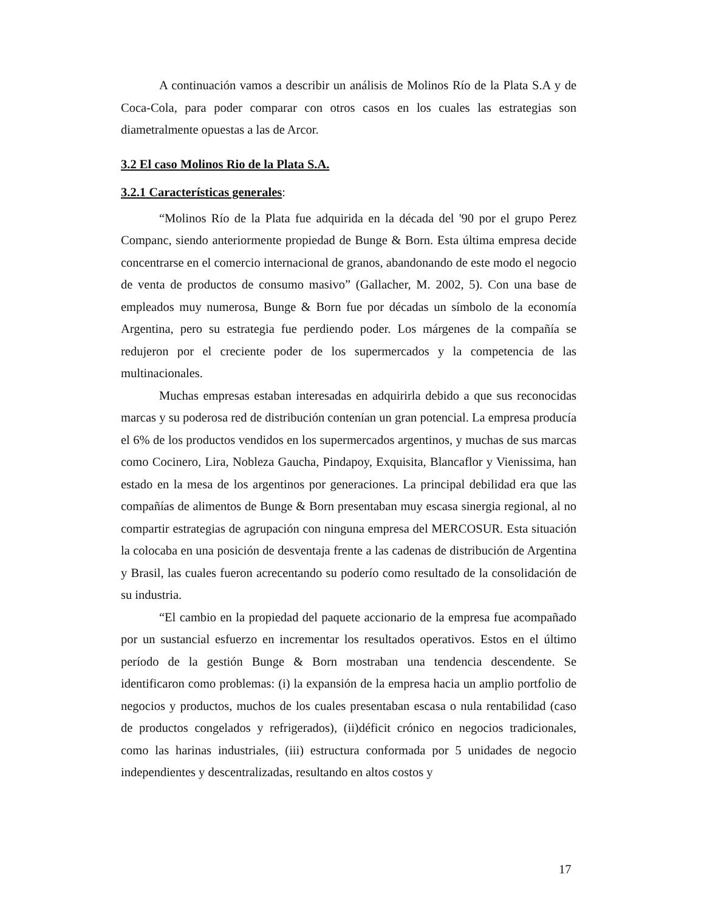A continuación vamos a describir un análisis de Molinos Río de la Plata S.A y de Coca-Cola, para poder comparar con otros casos en los cuales las estrategias son diametralmente opuestas a las de Arcor.
3.2 El caso Molinos Rio de la Plata S.A.
3.2.1 Características generales:
“Molinos Río de la Plata fue adquirida en la década del '90 por el grupo Perez Companc, siendo anteriormente propiedad de Bunge & Born. Esta última empresa decide concentrarse en el comercio internacional de granos, abandonando de este modo el negocio de venta de productos de consumo masivo” (Gallacher, M. 2002, 5). Con una base de empleados muy numerosa, Bunge & Born fue por décadas un símbolo de la economía Argentina, pero su estrategia fue perdiendo poder. Los márgenes de la compañía se redujeron por el creciente poder de los supermercados y la competencia de las multinacionales.
Muchas empresas estaban interesadas en adquirirla debido a que sus reconocidas marcas y su poderosa red de distribución contenían un gran potencial. La empresa producía el 6% de los productos vendidos en los supermercados argentinos, y muchas de sus marcas como Cocinero, Lira, Nobleza Gaucha, Pindapoy, Exquisita, Blancaflor y Vienissima, han estado en la mesa de los argentinos por generaciones. La principal debilidad era que las compañías de alimentos de Bunge & Born presentaban muy escasa sinergia regional, al no compartir estrategias de agrupación con ninguna empresa del MERCOSUR. Esta situación la colocaba en una posición de desventaja frente a las cadenas de distribución de Argentina y Brasil, las cuales fueron acrecentando su poderío como resultado de la consolidación de su industria.
“El cambio en la propiedad del paquete accionario de la empresa fue acompañado por un sustancial esfuerzo en incrementar los resultados operativos. Estos en el último período de la gestión Bunge & Born mostraban una tendencia descendente. Se identificaron como problemas: (i) la expansión de la empresa hacia un amplio portfolio de negocios y productos, muchos de los cuales presentaban escasa o nula rentabilidad (caso de productos congelados y refrigerados), (ii)déficit crónico en negocios tradicionales, como las harinas industriales, (iii) estructura conformada por 5 unidades de negocio independientes y descentralizadas, resultando en altos costos y
17